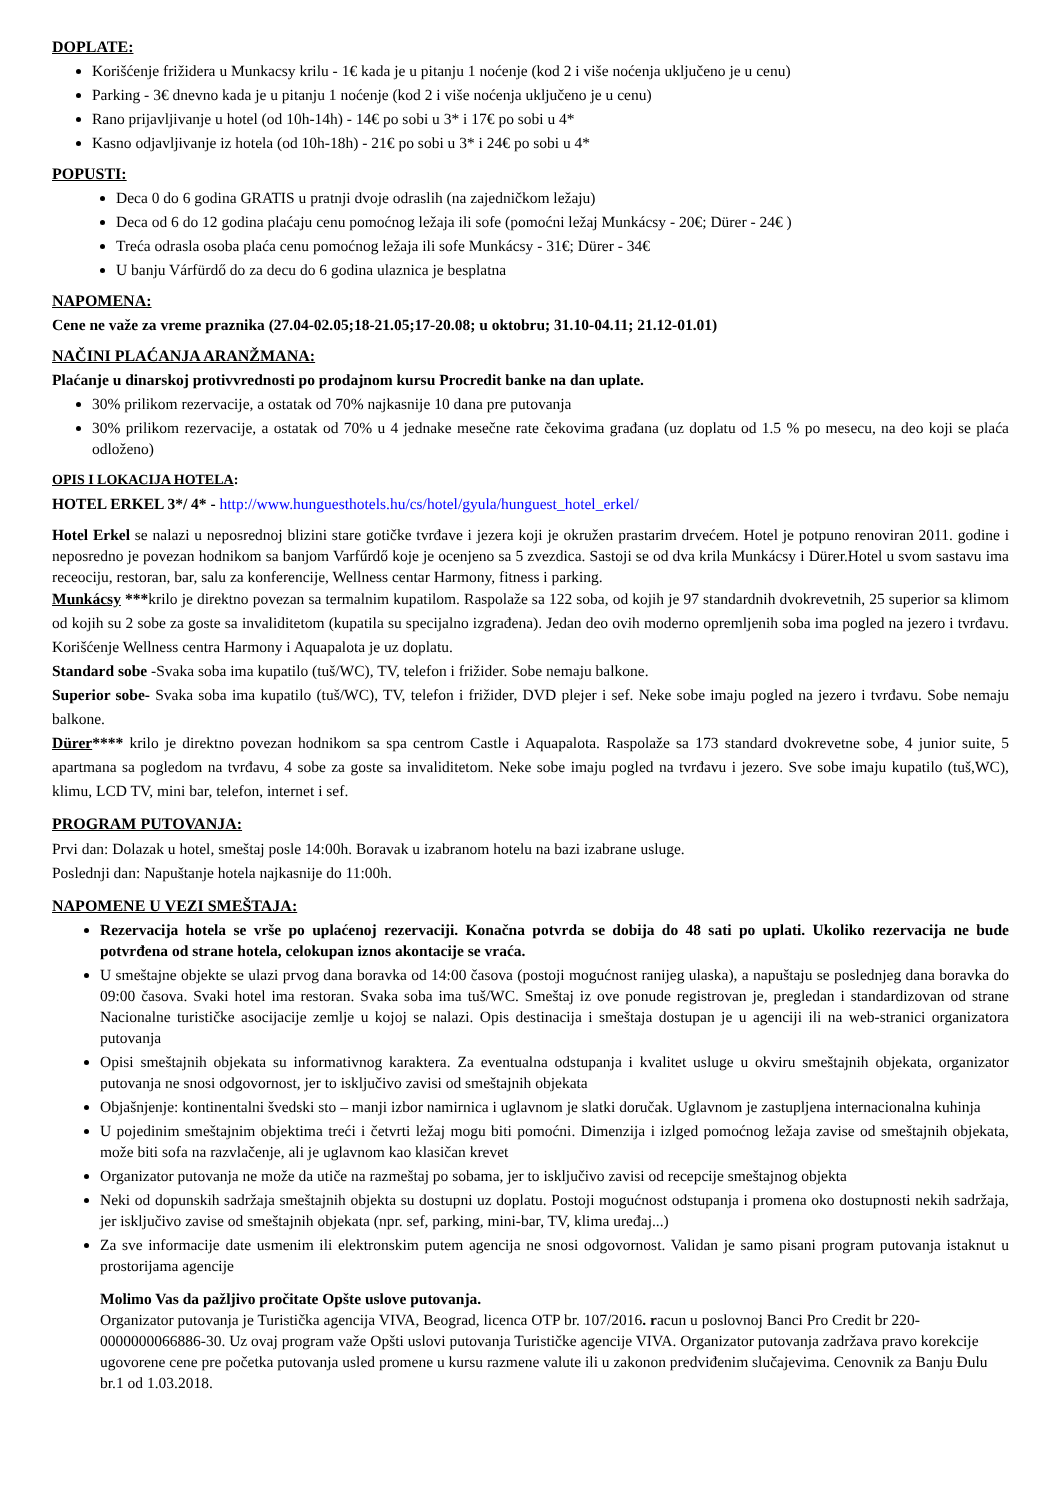DOPLATE:
Korišćenje frižidera u Munkacsy krilu - 1€ kada je u pitanju 1 noćenje (kod 2 i više noćenja uključeno je u cenu)
Parking - 3€ dnevno kada je u pitanju 1 noćenje (kod 2 i više noćenja uključeno je u cenu)
Rano prijavljivanje u hotel (od 10h-14h) - 14€ po sobi u 3* i 17€ po sobi u 4*
Kasno odjavljivanje iz hotela (od 10h-18h) - 21€ po sobi u 3* i 24€ po sobi u 4*
POPUSTI:
Deca 0 do 6 godina GRATIS u pratnji dvoje odraslih (na zajedničkom ležaju)
Deca od 6 do 12 godina plaćaju cenu pomoćnog ležaja ili sofe (pomoćni ležaj Munkácsy - 20€; Dürer - 24€ )
Treća odrasla osoba plaća cenu pomoćnog ležaja ili sofe Munkácsy - 31€; Dürer - 34€
U banju Várfürdő do za decu do 6 godina ulaznica je besplatna
NAPOMENA:
Cene ne važe za vreme praznika (27.04-02.05;18-21.05;17-20.08; u oktobru; 31.10-04.11; 21.12-01.01)
NAČINI PLAĆANJA ARANŽMANA:
Plaćanje u dinarskoj protivvrednosti po prodajnom kursu Procredit banke na dan uplate.
30% prilikom rezervacije, a ostatak od 70% najkasnije 10 dana pre putovanja
30% prilikom rezervacije, a ostatak od 70% u 4 jednake mesečne rate čekovima građana (uz doplatu od 1.5 % po mesecu, na deo koji se plaća odloženo)
OPIS I LOKACIJA HOTELA:
HOTEL ERKEL 3*/ 4* - http://www.hunguesthotels.hu/cs/hotel/gyula/hunguest_hotel_erkel/
Hotel Erkel se nalazi u neposrednoj blizini stare gotičke tvrđave i jezera koji je okružen prastarim drvećem. Hotel je potpuno renoviran 2011. godine i neposredno je povezan hodnikom sa banjom Varfűrdő koje je ocenjeno sa 5 zvezdica. Sastoji se od dva krila Munkácsy i Dürer.Hotel u svom sastavu ima receociju, restoran, bar, salu za konferencije, Wellness centar Harmony, fitness i parking.
Munkácsy ***krilo je direktno povezan sa termalnim kupatilom. Raspolaže sa 122 soba, od kojih je 97 standardnih dvokrevetnih, 25 superior sa klimom od kojih su 2 sobe za goste sa invaliditetom (kupatila su specijalno izgrađena). Jedan deo ovih moderno opremljenih soba ima pogled na jezero i tvrđavu. Korišćenje Wellness centra Harmony i Aquapalota je uz doplatu.
Standard sobe -Svaka soba ima kupatilo (tuš/WC), TV, telefon i frižider. Sobe nemaju balkone.
Superior sobe- Svaka soba ima kupatilo (tuš/WC), TV, telefon i frižider, DVD plejer i sef. Neke sobe imaju pogled na jezero i tvrđavu. Sobe nemaju balkone.
Dürer**** krilo je direktno povezan hodnikom sa spa centrom Castle i Aquapalota. Raspolaže sa 173 standard dvokrevetne sobe, 4 junior suite, 5 apartmana sa pogledom na tvrđavu, 4 sobe za goste sa invaliditetom. Neke sobe imaju pogled na tvrđavu i jezero. Sve sobe imaju kupatilo (tuš,WC), klimu, LCD TV, mini bar, telefon, internet i sef.
PROGRAM PUTOVANJA:
Prvi dan: Dolazak u hotel, smeštaj posle 14:00h. Boravak u izabranom hotelu na bazi izabrane usluge.
Poslednji dan: Napuštanje hotela najkasnije do 11:00h.
NAPOMENE U VEZI SMEŠTAJA:
Rezervacija hotela se vrše po uplaćenoj rezervaciji. Konačna potvrda se dobija do 48 sati po uplati. Ukoliko rezervacija ne bude potvrđena od strane hotela, celokupan iznos akontacije se vraća.
U smeštajne objekte se ulazi prvog dana boravka od 14:00 časova (postoji mogućnost ranijeg ulaska), a napuštaju se poslednjeg dana boravka do 09:00 časova. Svaki hotel ima restoran. Svaka soba ima tuš/WC. Smeštaj iz ove ponude registrovan je, pregledan i standardizovan od strane Nacionalne turističke asocijacije zemlje u kojoj se nalazi. Opis destinacija i smeštaja dostupan je u agenciji ili na web-stranici organizatora putovanja
Opisi smeštajnih objekata su informativnog karaktera. Za eventualna odstupanja i kvalitet usluge u okviru smeštajnih objekata, organizator putovanja ne snosi odgovornost, jer to isključivo zavisi od smeštajnih objekata
Objašnjenje: kontinentalni švedski sto – manji izbor namirnica i uglavnom je slatki doručak. Uglavnom je zastupljena internacionalna kuhinja
U pojedinim smeštajnim objektima treći i četvrti ležaj mogu biti pomoćni. Dimenzija i izlged pomoćnog ležaja zavise od smeštajnih objekata, može biti sofa na razvlačenje, ali je uglavnom kao klasičan krevet
Organizator putovanja ne može da utiče na razmeštaj po sobama, jer to isključivo zavisi od recepcije smeštajnog objekta
Neki od dopunskih sadržaja smeštajnih objekta su dostupni uz doplatu. Postoji mogućnost odstupanja i promena oko dostupnosti nekih sadržaja, jer isključivo zavise od smeštajnih objekata (npr. sef, parking, mini-bar, TV, klima uređaj...)
Za sve informacije date usmenim ili elektronskim putem agencija ne snosi odgovornost. Validan je samo pisani program putovanja istaknut u prostorijama agencije
Molimo Vas da pažljivo pročitate Opšte uslove putovanja.
Organizator putovanja je Turistička agencija VIVA, Beograd, licenca OTP br. 107/2016. racun u poslovnoj Banci Pro Credit br 220-0000000066886-30. Uz ovaj program važe Opšti uslovi putovanja Turističke agencije VIVA. Organizator putovanja zadržava pravo korekcije ugovorene cene pre početka putovanja usled promene u kursu razmene valute ili u zakonon predviđenim slučajevima. Cenovnik za Banju Đulu br.1 od 1.03.2018.